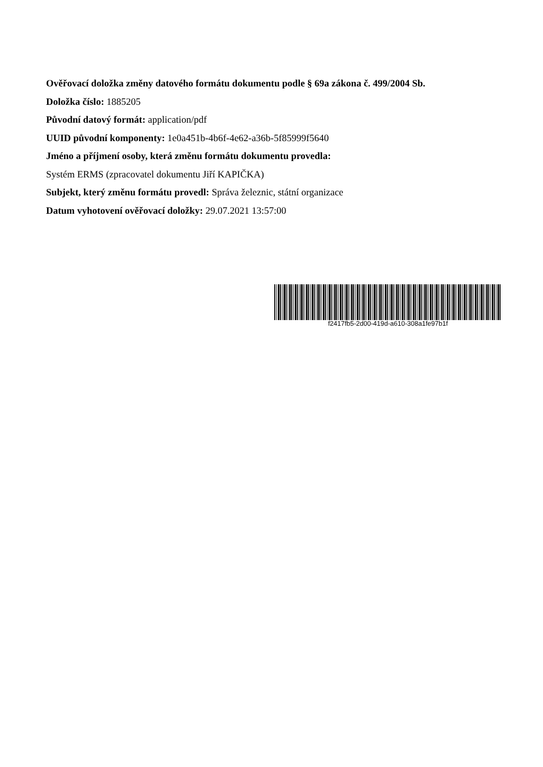Ověřovací doložka změny datového formátu dokumentu podle § 69a zákona č. 499/2004 Sb.
Doložka číslo: 1885205
Původní datový formát: application/pdf
UUID původní komponenty: 1e0a451b-4b6f-4e62-a36b-5f85999f5640
Jméno a příjmení osoby, která změnu formátu dokumentu provedla:
Systém ERMS (zpracovatel dokumentu Jiří KAPIČKA)
Subjekt, který změnu formátu provedl: Správa železnic, státní organizace
Datum vyhotovení ověřovací doložky: 29.07.2021 13:57:00
f2417fb5-2d00-419d-a610-308a1fe97b1f